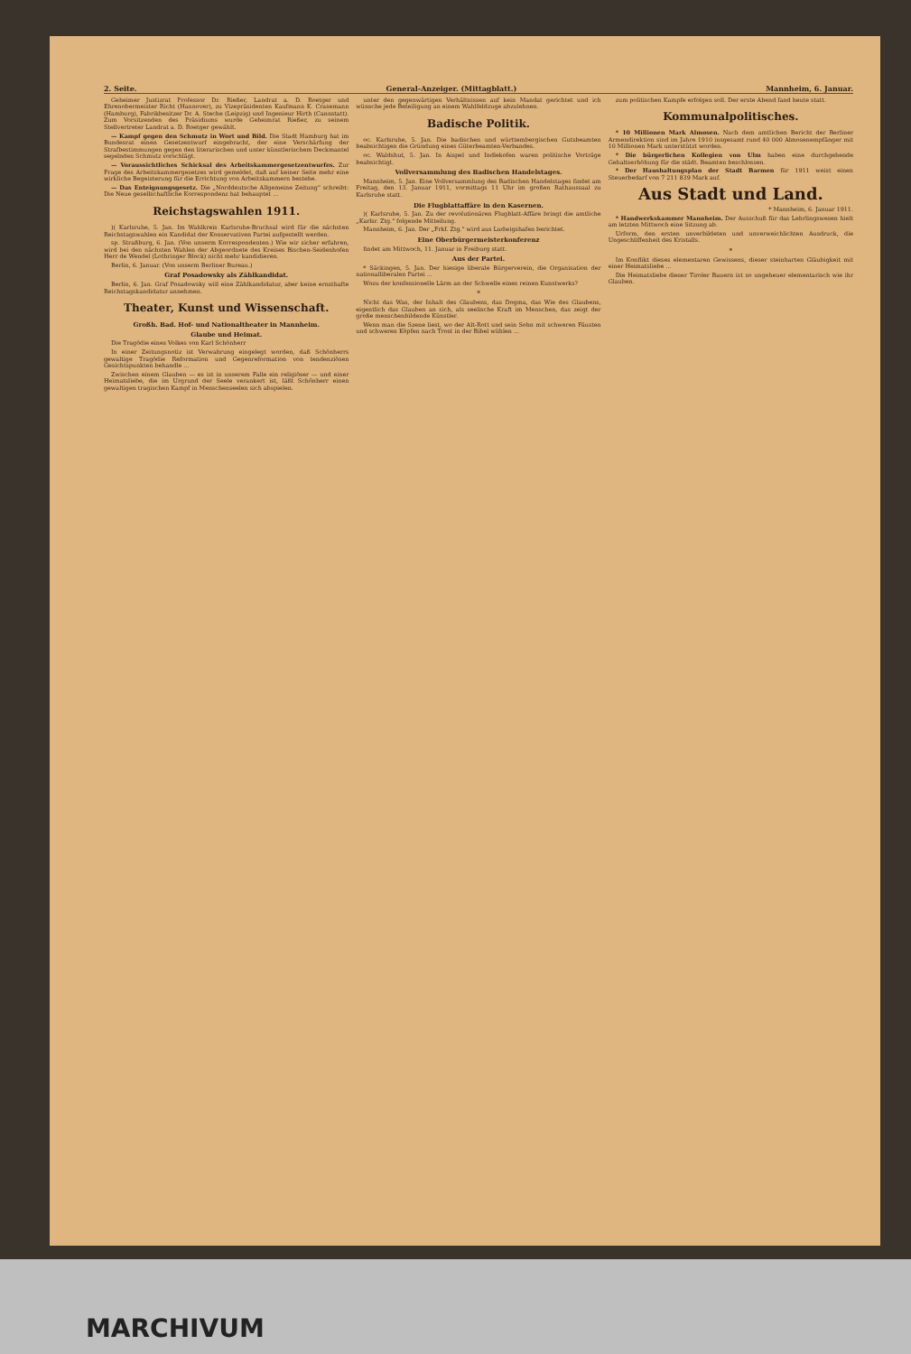2. Seite. General-Anzeiger. (Mittagblatt.) Mannheim, 6. Januar.
Geheimer Justizrat Professor Dr. Rießer, Landrat a. D. Roetger und Ehrenobermeister Richt (Hannover), zu Vizepräsidenten Kaufmann K. Crasemann (Hamburg), Fabrikbesitzer Dr. A. Steche (Leipzig) und Ingenieur Hirth (Cannstatt). Zum Vorsitzenden des Präsidiums wurde Geheimrat Rießer, zu seinem Stellvertreter Landrat a. D. Roetger gewählt.
— Kampf gegen den Schmutz in Wort und Bild. Die Stadt Hamburg hat im Bundesrat einen Gesetzentwurf eingebracht, der eine Verschärfung der Strafbestimmungen gegen den literarischen und unter künstlerischem Deckmantel segelnden Schmutz vorschlägt.
— Voraussichtliches Schicksal des Arbeitskammergesetzentwurfes. Zur Frage des Arbeitskammergesetzes wird gemeldet, daß auf keiner Seite mehr eine wirkliche Begeisterung für die Errichtung von Arbeitskammern bestehe.
— Das Enteignungsgesetz. Die „Norddeutsche Allgemeine Zeitung" schreibt: Die Neue gesellschaftliche Korrespondenz hat behauptet ...
Reichstagswahlen 1911.
)( Karlsruhe, 5. Jan. Im Wahlkreis Karlsruhe-Bruchsal wird für die nächsten Reichstagswahlen ein Kandidat der Konservativen Partei aufgestellt werden.
sp. Straßburg, 6. Jan. (Von unserm Korrespondenten.) Wie wir sicher erfahren, wird bei den nächsten Wahlen der Abgeordnete des Kreises Bischen-Seidenhofen Herr de Wendel (Lothringer Block) nicht mehr kandidieren.
Berlin, 6. Januar. (Von unserm Berliner Bureau.)
Graf Posadowsky als Zählkandidat.
Berlin, 6. Jan. Graf Posadowsky will eine Zählkandidatur, aber keine ernsthafte Reichstagskandidatur annehmen.
Theater, Kunst und Wissenschaft.
Großh. Bad. Hof- und Nationaltheater in Mannheim.
Glaube und Heimat.
Die Tragödie eines Volkes von Karl Schönherr
In einer Zeitungsnotiz ist Verwahrung eingelegt worden, daß Schönherrs gewaltige Tragödie Reformation und Gegenreformation von tendenziösen Gesichtspunkten behandle ...
Zwischen einem Glauben — es ist in unserem Falle ein religiöser — und einer Heimatsliebe, die im Urgrund der Seele verankert ist, läßt Schönherr einen gewaltigen tragischen Kampf in Menschenseelen sich abspielen.
unter den gegenwärtigen Verhältnissen auf kein Mandat gerichtet und ich wünsche jede Beteiligung an einem Wahlfeldzuge abzulehnen.
Badische Politik.
oc. Karlsruhe, 5. Jan. Die badischen und württembergischen Gutsbeamten beabsichtigen die Gründung eines Güterbeamten-Verbandes.
oc. Waldshut, 5. Jan. In Aispel und Indlekofen waren politische Vorträge beabsichtigt.
Vollversammlung des Badischen Handelstages.
Mannheim, 5. Jan. Eine Vollversammlung des Badischen Handelstages findet am Freitag, den 13. Januar 1911, vormittags 11 Uhr im großen Rathaussaal zu Karlsruhe statt.
Die Flugblattaffäre in den Kasernen.
)( Karlsruhe, 5. Jan. Zu der revolutionären Flugblatt-Affäre bringt die amtliche „Karlsr. Ztg." folgende Mitteilung.
Mannheim, 6. Jan. Der „Frkf. Ztg." wird aus Ludwigshafen berichtet.
Eine Oberbürgermeisterkonferenz
findet am Mittwoch, 11. Januar in Freiburg statt.
Aus der Partei.
* Säckingen, 5. Jan. Der hiesige liberale Bürgerverein, die Organisation der nationalliberalen Partei ...
Wozu der konfessionelle Lärm an der Schwelle eines reinen Kunstwerks?
*
Nicht das Was, der Inhalt des Glaubens, das Dogma, das Wie des Glaubens, eigentlich das Glauben an sich, als seelische Kraft im Menschen, das zeigt der große menschenbildende Künstler.
Wenn man die Szene liest, wo der Alt-Rott und sein Sohn mit schweren Fäusten und schweren Köpfen nach Trost in der Bibel wühlen ...
zum politischen Kampfe erfolgen soll. Der erste Abend fand heute statt.
Kommunalpolitisches.
* 10 Millionen Mark Almosen. Nach dem amtlichen Bericht der Berliner Armendirektion sind im Jahre 1910 insgesamt rund 40 000 Almosenempfänger mit 10 Millionen Mark unterstützt worden.
* Die bürgerlichen Kollegien von Ulm haben eine durchgehende Gehaltserhöhung für die städt. Beamten beschlossen.
* Der Haushaltungsplan der Stadt Barmen für 1911 weist einen Steuerbedarf von 7 211 839 Mark auf.
Aus Stadt und Land.
* Mannheim, 6. Januar 1911.
* Handwerkskammer Mannheim. Der Ausschuß für das Lehrlingswesen hielt am letzten Mittwoch eine Sitzung ab.
Urform, den ersten unverbildeten und unverweichlichten Ausdruck, die Ungeschliffenheit des Kristalls.
*
Im Konflikt dieses elementaren Gewissens, dieser steinharten Gläubigkeit mit einer Heimatsliebe ...
Die Heimatsliebe dieser Tiroler Bauern ist so ungeheuer elementarisch wie ihr Glauben.
MARCHIVUM